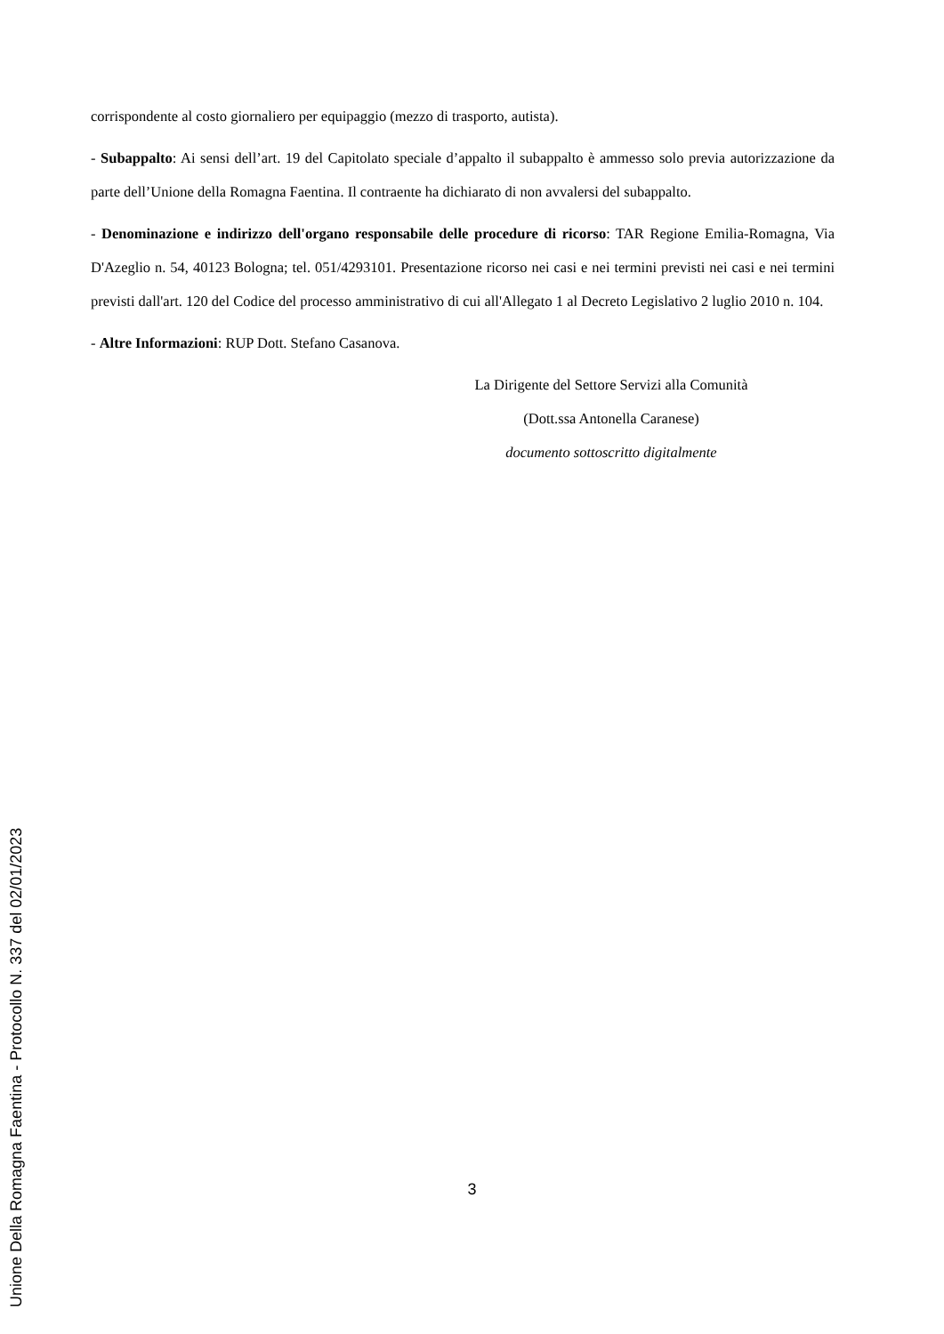corrispondente al costo giornaliero per equipaggio (mezzo di trasporto, autista).
- Subappalto: Ai sensi dell’art. 19 del Capitolato speciale d’appalto il subappalto è ammesso solo previa autorizzazione da parte dell’Unione della Romagna Faentina. Il contraente ha dichiarato di non avvalersi del subappalto.
- Denominazione e indirizzo dell'organo responsabile delle procedure di ricorso: TAR Regione Emilia-Romagna, Via D'Azeglio n. 54, 40123 Bologna; tel. 051/4293101. Presentazione ricorso nei casi e nei termini previsti nei casi e nei termini previsti dall'art. 120 del Codice del processo amministrativo di cui all'Allegato 1 al Decreto Legislativo 2 luglio 2010 n. 104.
- Altre Informazioni: RUP Dott. Stefano Casanova.
La Dirigente del Settore Servizi alla Comunità
(Dott.ssa Antonella Caranese)
documento sottoscritto digitalmente
3
Unione Della Romagna Faentina - Protocollo N. 337 del 02/01/2023